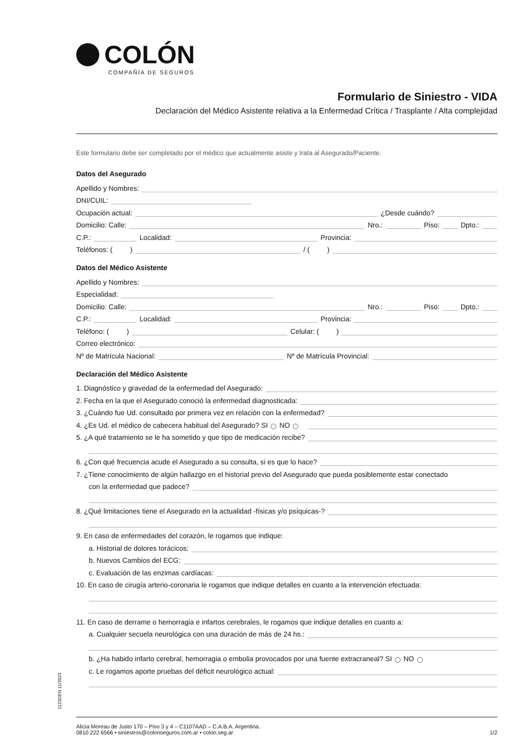COLÓN
COMPAÑÍA DE SEGUROS
Formulario de Siniestro - VIDA
Declaración del Médico Asistente relativa a la Enfermedad Crítica / Trasplante / Alta complejidad
Este formulario debe ser completado por el médico que actualmente asiste y trata al Asegurado/Paciente.
Datos del Asegurado
Apellido y Nombres:
DNI/CUIL:
Ocupación actual: ¿Desde cuándo?
Domicilio: Calle: Nro.: Piso: Dpto.:
C.P.: Localidad: Provincia:
Teléfonos: ( ) / ( )
Datos del Médico Asistente
Apellido y Nombres:
Especialidad:
Domicilio: Calle: Nro.: Piso: Dpto.:
C.P.: Localidad: Provincia:
Teléfono: ( ) Celular: ( )
Correo electrónico:
Nº de Matrícula Nacional: Nº de Matrícula Provincial:
Declaración del Médico Asistente
1. Diagnóstico y gravedad de la enfermedad del Asegurado:
2. Fecha en la que el Asegurado conoció la enfermedad diagnosticada:
3. ¿Cuándo fue Ud. consultado por primera vez en relación con la enfermedad?
4. ¿Es Ud. el médico de cabecera habitual del Asegurado? SI NO
5. ¿A qué tratamiento se le ha sometido y que tipo de medicación recibe?
6. ¿Con qué frecuencia acude el Asegurado a su consulta, si es que lo hace?
7. ¿Tiene conocimiento de algún hallazgo en el historial previo del Asegurado que pueda posiblemente estar conectado
con la enfermedad que padece?
8. ¿Qué limitaciones tiene el Asegurado en la actualidad -físicas y/o psíquicas-?
9. En caso de enfermedades del corazón, le rogamos que indique:
a. Historial de dolores torácicos:
b. Nuevos Cambios del ECG:
c. Evaluación de las enzimas cardíacas:
10. En caso de cirugía arterio-coronaria le rogamos que indique detalles en cuanto a la intervención efectuada:
11. En caso de derrame o hemorragia e infartos cerebrales, le rogamos que indique detalles en cuanto a:
a. Cualquier secuela neurológica con una duración de más de 24 hs.:
b. ¿Ha habido infarto cerebral, hemorragia o embolia provocados por una fuente extracraneal? SI NO
c. Le rogamos aporte pruebas del déficit neurológico actual:
1123DEN 11/2023
Alicia Moreau de Justo 170 – Piso 3 y 4 – C1107AAD – C.A.B.A. Argentina.
0810 222 6566 • siniestros@colonseguros.com.ar • colon.seg.ar
1/2